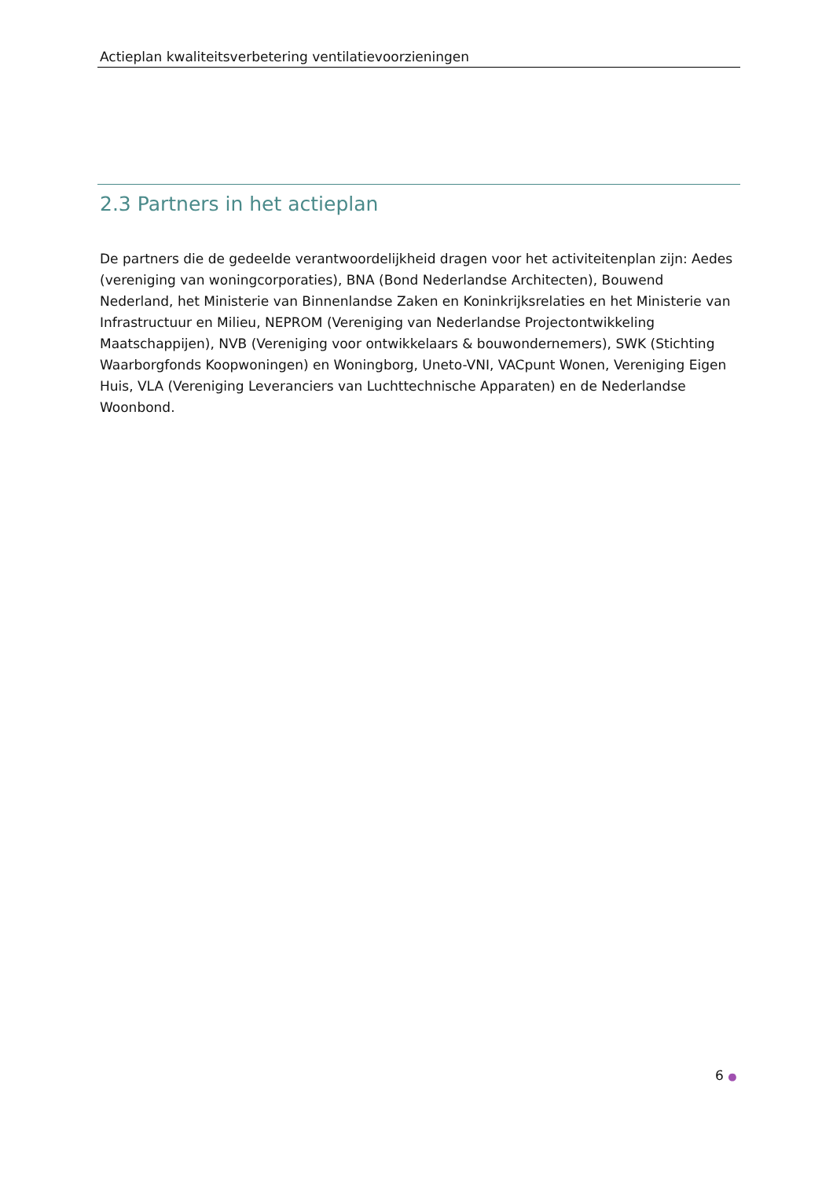Actieplan kwaliteitsverbetering ventilatievoorzieningen
2.3 Partners in het actieplan
De partners die de gedeelde verantwoordelijkheid dragen voor het activiteitenplan zijn: Aedes (vereniging van woningcorporaties), BNA (Bond Nederlandse Architecten), Bouwend Nederland, het Ministerie van Binnenlandse Zaken en Koninkrijksrelaties en het Ministerie van Infrastructuur en Milieu, NEPROM (Vereniging van Nederlandse Projectontwikkeling Maatschappijen), NVB (Vereniging voor ontwikkelaars & bouwondernemers), SWK (Stichting Waarborgfonds Koopwoningen) en Woningborg, Uneto-VNI, VACpunt Wonen, Vereniging Eigen Huis, VLA (Vereniging Leveranciers van Luchttechnische Apparaten) en de Nederlandse Woonbond.
6 ●